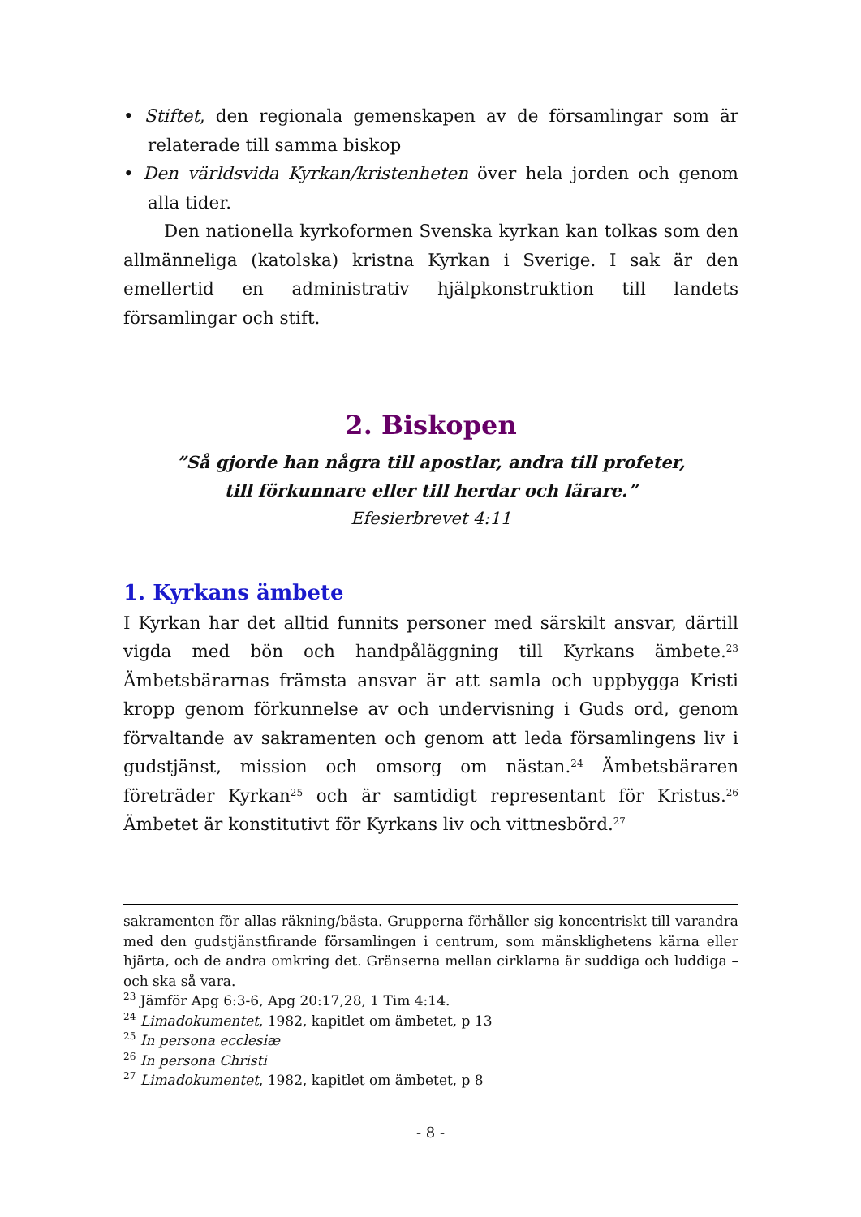• Stiftet, den regionala gemenskapen av de församlingar som är relaterade till samma biskop
• Den världsvida Kyrkan/kristenheten över hela jorden och genom alla tider.
Den nationella kyrkoformen Svenska kyrkan kan tolkas som den allmänneliga (katolska) kristna Kyrkan i Sverige. I sak är den emellertid en administrativ hjälpkonstruktion till landets församlingar och stift.
2. Biskopen
”Så gjorde han några till apostlar, andra till profeter,
till förkunnare eller till herdar och lärare.”
Efesierbrevet 4:11
1. Kyrkans ämbete
I Kyrkan har det alltid funnits personer med särskilt ansvar, därtill vigda med bön och handpåläggning till Kyrkans ämbete.<sup>23</sup> Ämbetsbärarnas främsta ansvar är att samla och uppbygga Kristi kropp genom förkunnelse av och undervisning i Guds ord, genom förvaltande av sakramenten och genom att leda församlingens liv i gudstjänst, mission och omsorg om nästan.<sup>24</sup> Ämbetsbäraren företräder Kyrkan<sup>25</sup> och är samtidigt representant för Kristus.<sup>26</sup> Ämbetet är konstitutivt för Kyrkans liv och vittnesbörd.<sup>27</sup>
sakramenten för allas räkning/bästa. Grupperna förhåller sig koncentriskt till varandra med den gudstjänstfirande församlingen i centrum, som mänsklighetens kärna eller hjärta, och de andra omkring det. Gränserna mellan cirklarna är suddiga och luddiga – och ska så vara.
<sup>23</sup> Jämför Apg 6:3-6, Apg 20:17,28, 1 Tim 4:14.
<sup>24</sup> Limadokumentet, 1982, kapitlet om ämbetet, p 13
<sup>25</sup> In persona ecclesiæ
<sup>26</sup> In persona Christi
<sup>27</sup> Limadokumentet, 1982, kapitlet om ämbetet, p 8
- 8 -